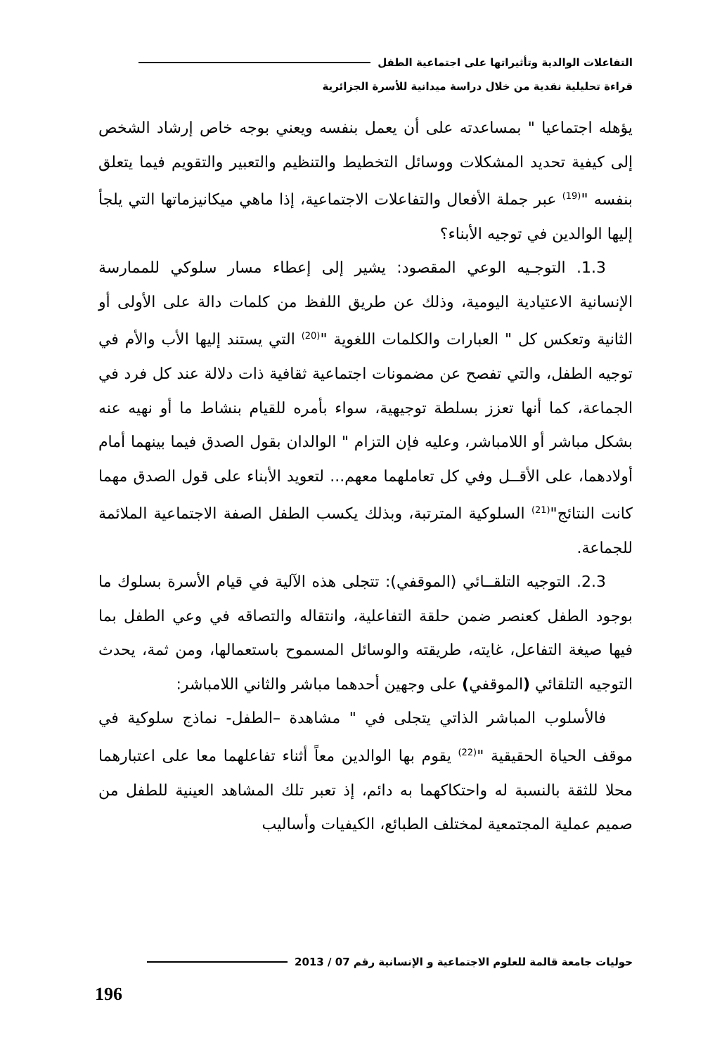التفاعلات الوالدية وتأثيراتها على اجتماعية الطفل
قراءة تحليلية نقدية من خلال دراسة ميدانية للأسرة الجزائرية
يؤهله اجتماعيا " بمساعدته على أن يعمل بنفسه ويعني بوجه خاص إرشاد الشخص إلى كيفية تحديد المشكلات ووسائل التخطيط والتنظيم والتعبير والتقويم فيما يتعلق بنفسه "<sup>(19)</sup> عبر جملة الأفعال والتفاعلات الاجتماعية، إذا ماهي ميكانيزماتها التي يلجأ إليها الوالدين في توجيه الأبناء؟
1.3. التوجـيه الوعي المقصود: يشير إلى إعطاء مسار سلوكي للممارسة الإنسانية الاعتيادية اليومية، وذلك عن طريق اللفظ من كلمات دالة على الأولى أو الثانية وتعكس كل " العبارات والكلمات اللغوية "<sup>(20)</sup> التي يستند إليها الأب والأم في توجيه الطفل، والتي تفصح عن مضمونات اجتماعية ثقافية ذات دلالة عند كل فرد في الجماعة، كما أنها تعزز بسلطة توجيهية، سواء بأمره للقيام بنشاط ما أو نهيه عنه بشكل مباشر أو اللامباشر، وعليه فإن التزام " الوالدان بقول الصدق فيما بينهما أمام أولادهما، على الأقــل وفي كل تعاملهما معهم... لتعويد الأبناء على قول الصدق مهما كانت النتائج"<sup>(21)</sup> السلوكية المترتبة، وبذلك يكسب الطفل الصفة الاجتماعية الملائمة للجماعة.
2.3. التوجيه التلقــائي (الموقفي): تتجلى هذه الآلية في قيام الأسرة بسلوك ما بوجود الطفل كعنصر ضمن حلقة التفاعلية، وانتقاله والتصاقه في وعي الطفل بما فيها صيغة التفاعل، غايته، طريقته والوسائل المسموح باستعمالها، ومن ثمة، يحدث التوجيه التلقائي (الموقفي) على وجهين أحدهما مباشر والثاني اللامباشر:
فالأسلوب المباشر الذاتي يتجلى في " مشاهدة –الطفل- نماذج سلوكية في موقف الحياة الحقيقية "<sup>(22)</sup> يقوم بها الوالدين معاً أثناء تفاعلهما معا على اعتبارهما محلا للثقة بالنسبة له واحتكاكهما به دائم، إذ تعبر تلك المشاهد العينية للطفل من صميم عملية المجتمعية لمختلف الطبائع، الكيفيات وأساليب
حوليات جامعة قالمة للعلوم الاجتماعية و الإنسانية رقم 07 / 2013
196